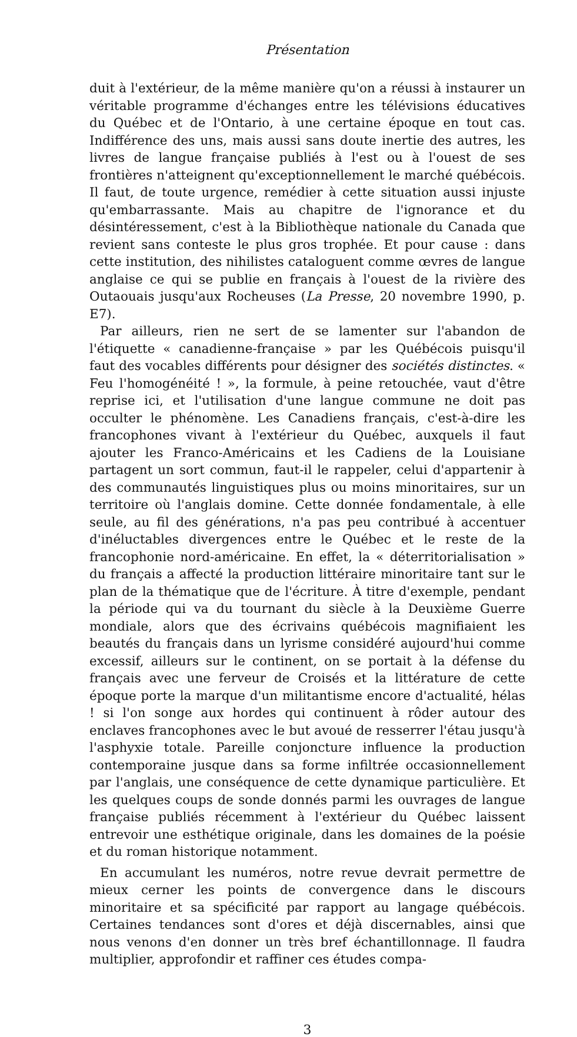Présentation
duit à l'extérieur, de la même manière qu'on a réussi à instaurer un véritable programme d'échanges entre les télévisions éducatives du Québec et de l'Ontario, à une certaine époque en tout cas. Indifférence des uns, mais aussi sans doute inertie des autres, les livres de langue française publiés à l'est ou à l'ouest de ses frontières n'atteignent qu'exceptionnellement le marché québécois. Il faut, de toute urgence, remédier à cette situation aussi injuste qu'embarrassante. Mais au chapitre de l'ignorance et du désintéressement, c'est à la Bibliothèque nationale du Canada que revient sans conteste le plus gros trophée. Et pour cause : dans cette institution, des nihilistes cataloguent comme œvres de langue anglaise ce qui se publie en français à l'ouest de la rivière des Outaouais jusqu'aux Rocheuses (La Presse, 20 novembre 1990, p. E7).
Par ailleurs, rien ne sert de se lamenter sur l'abandon de l'étiquette « canadienne-française » par les Québécois puisqu'il faut des vocables différents pour désigner des sociétés distinctes. « Feu l'homogénéité ! », la formule, à peine retouchée, vaut d'être reprise ici, et l'utilisation d'une langue commune ne doit pas occulter le phénomène. Les Canadiens français, c'est-à-dire les francophones vivant à l'extérieur du Québec, auxquels il faut ajouter les Franco-Américains et les Cadiens de la Louisiane partagent un sort commun, faut-il le rappeler, celui d'appartenir à des communautés linguistiques plus ou moins minoritaires, sur un territoire où l'anglais domine. Cette donnée fondamentale, à elle seule, au fil des générations, n'a pas peu contribué à accentuer d'inéluctables divergences entre le Québec et le reste de la francophonie nord-américaine. En effet, la « déterritorialisation » du français a affecté la production littéraire minoritaire tant sur le plan de la thématique que de l'écriture. À titre d'exemple, pendant la période qui va du tournant du siècle à la Deuxième Guerre mondiale, alors que des écrivains québécois magnifiaient les beautés du français dans un lyrisme considéré aujourd'hui comme excessif, ailleurs sur le continent, on se portait à la défense du français avec une ferveur de Croisés et la littérature de cette époque porte la marque d'un militantisme encore d'actualité, hélas ! si l'on songe aux hordes qui continuent à rôder autour des enclaves francophones avec le but avoué de resserrer l'étau jusqu'à l'asphyxie totale. Pareille conjoncture influence la production contemporaine jusque dans sa forme infiltrée occasionnellement par l'anglais, une conséquence de cette dynamique particulière. Et les quelques coups de sonde donnés parmi les ouvrages de langue française publiés récemment à l'extérieur du Québec laissent entrevoir une esthétique originale, dans les domaines de la poésie et du roman historique notamment.
En accumulant les numéros, notre revue devrait permettre de mieux cerner les points de convergence dans le discours minoritaire et sa spécificité par rapport au langage québécois. Certaines tendances sont d'ores et déjà discernables, ainsi que nous venons d'en donner un très bref échantillonnage. Il faudra multiplier, approfondir et raffiner ces études compa-
3